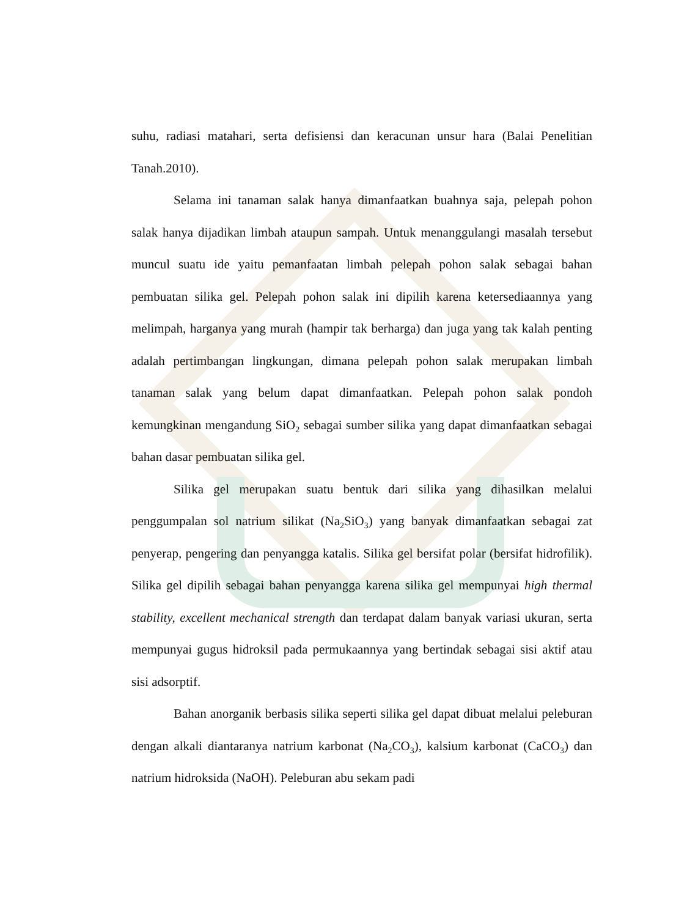suhu, radiasi matahari, serta defisiensi dan keracunan unsur hara (Balai Penelitian Tanah.2010).
Selama ini tanaman salak hanya dimanfaatkan buahnya saja, pelepah pohon salak hanya dijadikan limbah ataupun sampah. Untuk menanggulangi masalah tersebut muncul suatu ide yaitu pemanfaatan limbah pelepah pohon salak sebagai bahan pembuatan silika gel. Pelepah pohon salak ini dipilih karena ketersediaannya yang melimpah, harganya yang murah (hampir tak berharga) dan juga yang tak kalah penting adalah pertimbangan lingkungan, dimana pelepah pohon salak merupakan limbah tanaman salak yang belum dapat dimanfaatkan. Pelepah pohon salak pondoh kemungkinan mengandung SiO<sub>2</sub> sebagai sumber silika yang dapat dimanfaatkan sebagai bahan dasar pembuatan silika gel.
Silika gel merupakan suatu bentuk dari silika yang dihasilkan melalui penggumpalan sol natrium silikat (Na<sub>2</sub>SiO<sub>3</sub>) yang banyak dimanfaatkan sebagai zat penyerap, pengering dan penyangga katalis. Silika gel bersifat polar (bersifat hidrofilik). Silika gel dipilih sebagai bahan penyangga karena silika gel mempunyai high thermal stability, excellent mechanical strength dan terdapat dalam banyak variasi ukuran, serta mempunyai gugus hidroksil pada permukaannya yang bertindak sebagai sisi aktif atau sisi adsorptif.
Bahan anorganik berbasis silika seperti silika gel dapat dibuat melalui peleburan dengan alkali diantaranya natrium karbonat (Na<sub>2</sub>CO<sub>3</sub>), kalsium karbonat (CaCO<sub>3</sub>) dan natrium hidroksida (NaOH). Peleburan abu sekam padi